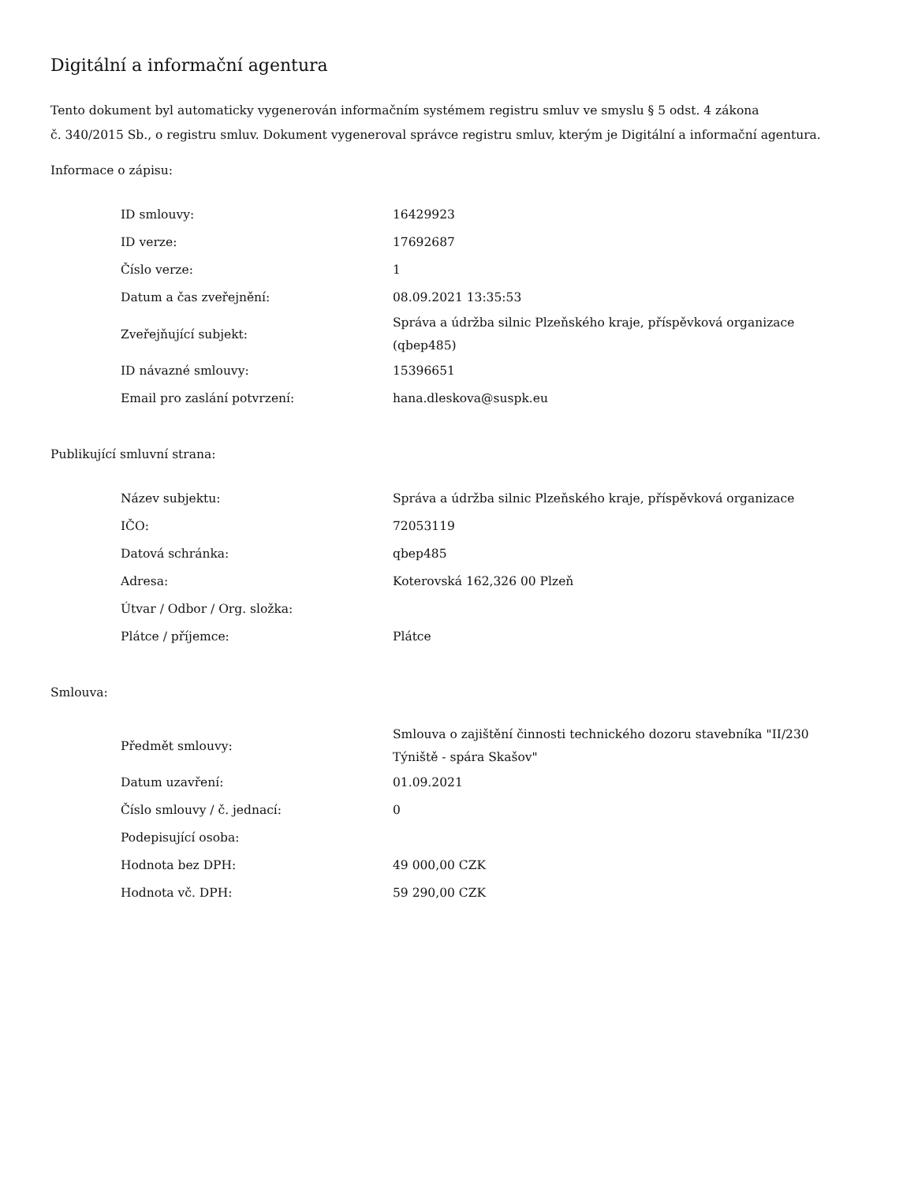Digitální a informační agentura
Tento dokument byl automaticky vygenerován informačním systémem registru smluv ve smyslu § 5 odst. 4 zákona
č. 340/2015 Sb., o registru smluv. Dokument vygeneroval správce registru smluv, kterým je Digitální a informační agentura.
Informace o zápisu:
| ID smlouvy: | 16429923 |
| ID verze: | 17692687 |
| Číslo verze: | 1 |
| Datum a čas zveřejnění: | 08.09.2021 13:35:53 |
| Zveřejňující subjekt: | Správa a údržba silnic Plzeňského kraje, příspěvková organizace (qbep485) |
| ID návazné smlouvy: | 15396651 |
| Email pro zaslání potvrzení: | hana.dleskova@suspk.eu |
Publikující smluvní strana:
| Název subjektu: | Správa a údržba silnic Plzeňského kraje, příspěvková organizace |
| IČO: | 72053119 |
| Datová schránka: | qbep485 |
| Adresa: | Koterovská 162,326 00 Plzeň |
| Útvar / Odbor / Org. složka: | |
| Plátce / příjemce: | Plátce |
Smlouva:
| Předmět smlouvy: | Smlouva o zajištění činnosti technického dozoru stavebníka "II/230 Týniště - spára Skašov" |
| Datum uzavření: | 01.09.2021 |
| Číslo smlouvy / č. jednací: | 0 |
| Podepisující osoba: | |
| Hodnota bez DPH: | 49 000,00 CZK |
| Hodnota vč. DPH: | 59 290,00 CZK |